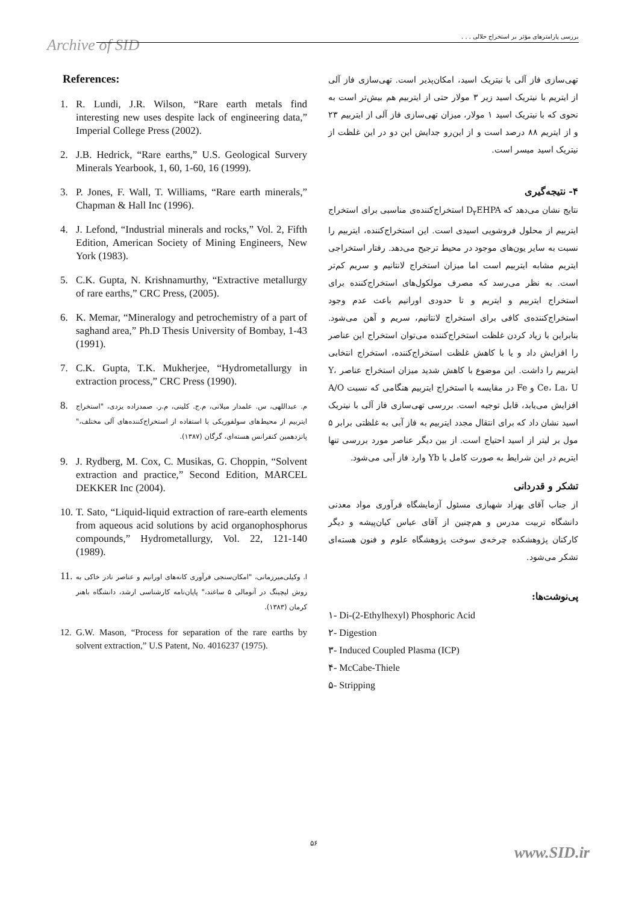Archive of SID
بررسی پارامترهای مؤثر بر استخراج حلالی . . .
References:
1. R. Lundi, J.R. Wilson, “Rare earth metals find interesting new uses despite lack of engineering data,” Imperial College Press (2002).
2. J.B. Hedrick, “Rare earths,” U.S. Geological Survery Minerals Yearbook, 1, 60, 1-60, 16 (1999).
3. P. Jones, F. Wall, T. Williams, “Rare earth minerals,” Chapman & Hall Inc (1996).
4. J. Lefond, “Industrial minerals and rocks,” Vol. 2, Fifth Edition, American Society of Mining Engineers, New York (1983).
5. C.K. Gupta, N. Krishnamurthy, “Extractive metallurgy of rare earths,” CRC Press, (2005).
6. K. Memar, “Mineralogy and petrochemistry of a part of saghand area,” Ph.D Thesis University of Bombay, 1-43 (1991).
7. C.K. Gupta, T.K. Mukherjee, “Hydrometallurgy in extraction process,” CRC Press (1990).
8. م. عبداللهی، س. علمدار میلانی، م.ج. کلینی، م.ر. صمدزاده یزدی، "استخراج ایتربیم از محیط‌های سولفوریکی با استفاده از استخراج‌کننده‌های آلی مختلف،" پانزدهمین کنفرانس هسته‌ای، گرگان (۱۳۸۷).
9. J. Rydberg, M. Cox, C. Musikas, G. Choppin, “Solvent extraction and practice,” Second Edition, MARCEL DEKKER Inc (2004).
10. T. Sato, “Liquid-liquid extraction of rare-earth elements from aqueous acid solutions by acid organophosphorus compounds,” Hydrometallurgy, Vol. 22, 121-140 (1989).
11. ا. وکیلی‌میرزمانی، "امکان‌سنجی فرآوری کانه‌های اورانیم و عناصر نادر خاکی به روش لیچینگ در آنومالی ۵ ساغند،" پایان‌نامه کارشناسی ارشد، دانشگاه باهنر کرمان (۱۳۸۳).
12. G.W. Mason, “Process for separation of the rare earths by solvent extraction,” U.S Patent, No. 4016237 (1975).
تهی‌سازی فاز آلی با نیتریک اسید، امکان‌پذیر است. تهی‌سازی فاز آلی از ایتریم با نیتریک اسید زیر ۳ مولار حتی از ایتربیم هم بیش‌تر است به نحوی که با نیتریک اسید ۱ مولار، میزان تهی‌سازی فاز آلی از ایتربیم ۲۳ و از ایتریم ۸۸ درصد است و از این‌رو جدایش این دو در این غلظت از نیتریک اسید میسر است.
۴- نتیجه‌گیری
نتایج نشان می‌دهد که D<sub>۲</sub>EHPA استخراج‌کننده‌ی مناسبی برای استخراج ایتربیم از محلول فروشویی اسیدی است. این استخراج‌کننده، ایتربیم را نسبت به سایر یون‌های موجود در محیط ترجیح می‌دهد. رفتار استخراجی ایتریم مشابه ایتربیم است اما میزان استخراج لانتانیم و سریم کم‌تر است. به نظر می‌رسد که مصرف مولکول‌های استخراج‌کننده برای استخراج ایتربیم و ایتریم و تا حدودی اورانیم باعث عدم وجود استخراج‌کننده‌ی کافی برای استخراج لانتانیم، سریم و آهن می‌شود. بنابراین با زیاد کردن غلظت استخراج‌کننده می‌توان استخراج این عناصر را افزایش داد و یا با کاهش غلظت استخراج‌کننده، استخراج انتخابی ایتربیم را داشت. این موضوع با کاهش شدید میزان استخراج عناصر Y، Ce، La، U و Fe در مقایسه با استخراج ایتربیم هنگامی که نسبت A/O افزایش می‌یابد، قابل توجیه است. بررسی تهی‌سازی فاز آلی با نیتریک اسید نشان داد که برای انتقال مجدد ایتربیم به فاز آبی به غلظتی برابر ۵ مول بر لیتر از اسید احتیاج است. از بین دیگر عناصر مورد بررسی تنها ایتریم در این شرایط به صورت کامل با Yb وارد فاز آبی می‌شود.
تشکر و قدردانی
از جناب آقای بهزاد شهبازی مسئول آزمایشگاه فرآوری مواد معدنی دانشگاه تربیت مدرس و هم‌چنین از آقای عباس کیان‌پیشه و دیگر کارکنان پژوهشکده چرخه‌ی سوخت پژوهشگاه علوم و فنون هسته‌ای تشکر می‌شود.
پی‌نوشت‌ها:
۱- Di-(2-Ethylhexyl) Phosphoric Acid
۲- Digestion
۳- Induced Coupled Plasma (ICP)
۴- McCabe-Thiele
۵- Stripping
۵۶
www.SID.ir